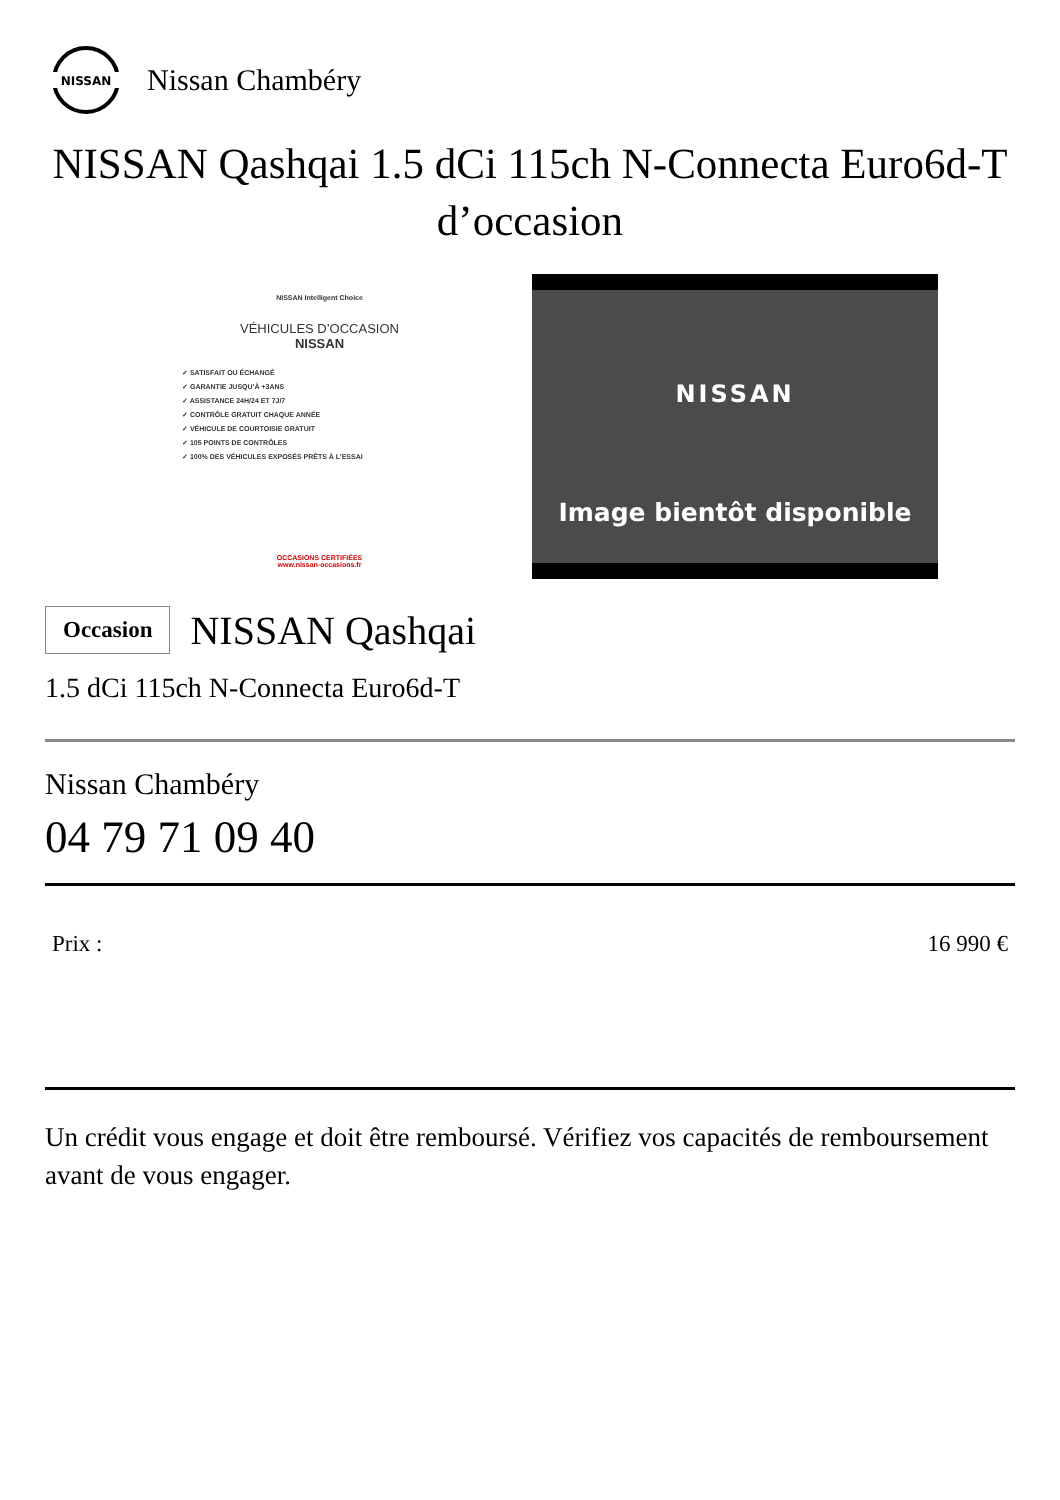NISSAN
Nissan Chambéry
NISSAN Qashqai 1.5 dCi 115ch N-Connecta Euro6d-T d’occasion
NISSAN Intelligent Choice
VÉHICULES D’OCCASION
NISSAN
✓ SATISFAIT OU ÉCHANGÉ
✓ GARANTIE JUSQU’À +3ANS
✓ ASSISTANCE 24H/24 ET 7J/7
✓ CONTRÔLE GRATUIT CHAQUE ANNÉE
✓ VÉHICULE DE COURTOISIE GRATUIT
✓ 105 POINTS DE CONTRÔLES
✓ 100% DES VÉHICULES EXPOSÉS PRÊTS À L’ESSAI
OCCASIONS CERTIFIÉES
www.nissan-occasions.fr
NISSAN
Image bientôt disponible
Occasion NISSAN Qashqai
1.5 dCi 115ch N-Connecta Euro6d-T
Nissan Chambéry
04 79 71 09 40
Prix : 16 990 €
Un crédit vous engage et doit être remboursé. Vérifiez vos capacités de remboursement avant de vous engager.